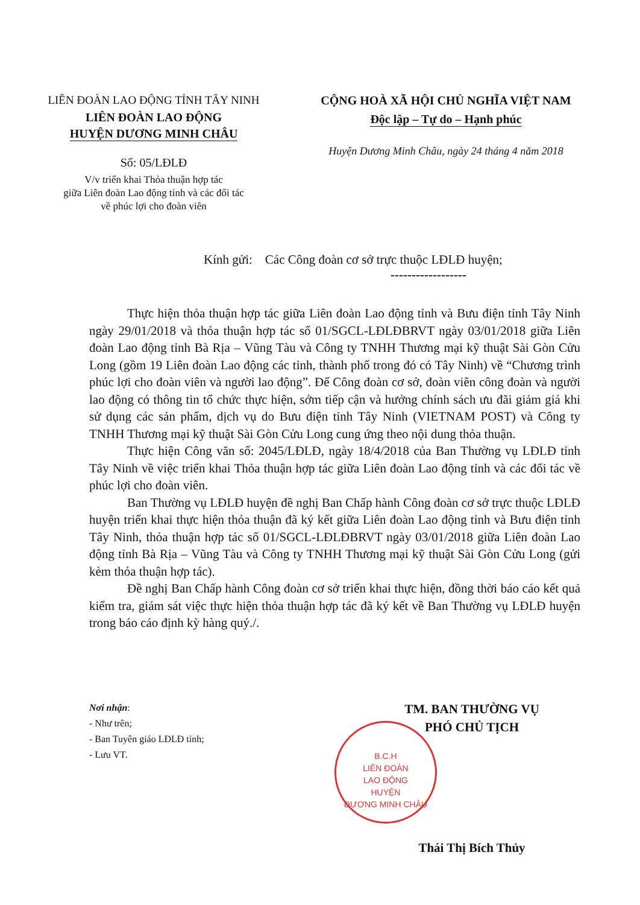LIÊN ĐOÀN LAO ĐỘNG TỈNH TÂY NINH
LIÊN ĐOÀN LAO ĐỘNG
HUYỆN DƯƠNG MINH CHÂU
Số: 05/LĐLĐ
V/v triển khai Thỏa thuận hợp tác
giữa Liên đoàn Lao động tỉnh và các đối tác
về phúc lợi cho đoàn viên
CỘNG HOÀ XÃ HỘI CHỦ NGHĨA VIỆT NAM
Độc lập – Tự do – Hạnh phúc
Huyện Dương Minh Châu, ngày 24 tháng 4 năm 2018
Kính gửi: Các Công đoàn cơ sở trực thuộc LĐLĐ huyện;
------------------
Thực hiện thỏa thuận hợp tác giữa Liên đoàn Lao động tỉnh và Bưu điện tỉnh Tây Ninh ngày 29/01/2018 và thỏa thuận hợp tác số 01/SGCL-LĐLĐBRVT ngày 03/01/2018 giữa Liên đoàn Lao động tỉnh Bà Rịa – Vũng Tàu và Công ty TNHH Thương mại kỹ thuật Sài Gòn Cửu Long (gồm 19 Liên đoàn Lao động các tỉnh, thành phố trong đó có Tây Ninh) về “Chương trình phúc lợi cho đoàn viên và người lao động”. Để Công đoàn cơ sở, đoàn viên công đoàn và người lao động có thông tin tổ chức thực hiện, sớm tiếp cận và hưởng chính sách ưu đãi giảm giá khi sử dụng các sản phẩm, dịch vụ do Bưu điện tỉnh Tây Ninh (VIETNAM POST) và Công ty TNHH Thương mại kỹ thuật Sài Gòn Cửu Long cung ứng theo nội dung thỏa thuận.
Thực hiện Công văn số: 2045/LĐLĐ, ngày 18/4/2018 của Ban Thường vụ LĐLĐ tỉnh Tây Ninh về việc triển khai Thỏa thuận hợp tác giữa Liên đoàn Lao động tỉnh và các đối tác về phúc lợi cho đoàn viên.
Ban Thường vụ LĐLĐ huyện đề nghị Ban Chấp hành Công đoàn cơ sở trực thuộc LĐLĐ huyện triển khai thực hiện thỏa thuận đã ký kết giữa Liên đoàn Lao động tỉnh và Bưu điện tỉnh Tây Ninh, thỏa thuận hợp tác số 01/SGCL-LĐLĐBRVT ngày 03/01/2018 giữa Liên đoàn Lao động tỉnh Bà Rịa – Vũng Tàu và Công ty TNHH Thương mại kỹ thuật Sài Gòn Cửu Long (gửi kèm thỏa thuận hợp tác).
Đề nghị Ban Chấp hành Công đoàn cơ sở triển khai thực hiện, đồng thời báo cáo kết quả kiểm tra, giám sát việc thực hiện thỏa thuận hợp tác đã ký kết về Ban Thường vụ LĐLĐ huyện trong báo cáo định kỳ hàng quý./.
B.C.H
LIÊN ĐOÀN
LAO ĐỘNG
HUYỆN
DƯƠNG MINH CHÂU
Nơi nhận:
- Như trên;
- Ban Tuyên giáo LĐLĐ tỉnh;
- Lưu VT.
TM. BAN THƯỜNG VỤ
PHÓ CHỦ TỊCH
Thái Thị Bích Thủy